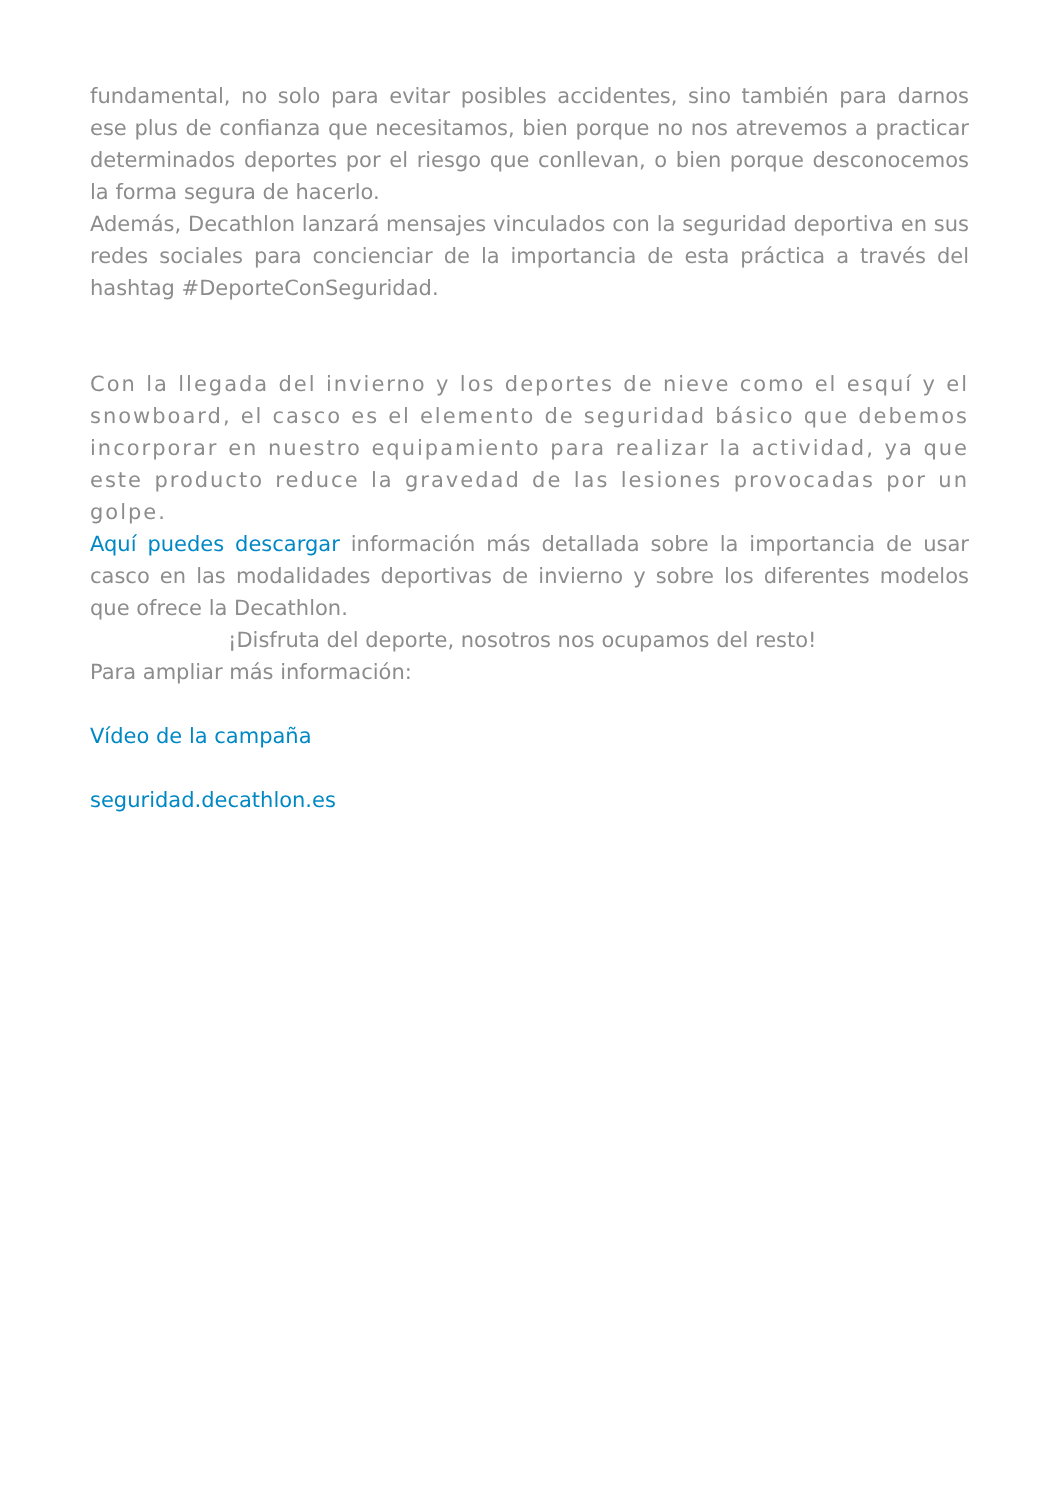fundamental, no solo para evitar posibles accidentes, sino también para darnos ese plus de confianza que necesitamos, bien porque no nos atrevemos a practicar determinados deportes por el riesgo que conllevan, o bien porque desconocemos la forma segura de hacerlo.
Además, Decathlon lanzará mensajes vinculados con la seguridad deportiva en sus redes sociales para concienciar de la importancia de esta práctica a través del hashtag #DeporteConSeguridad.
Con la llegada del invierno y los deportes de nieve como el esquí y el snowboard, el casco es el elemento de seguridad básico que debemos incorporar en nuestro equipamiento para realizar la actividad, ya que este producto reduce la gravedad de las lesiones provocadas por un golpe.
Aquí puedes descargar información más detallada sobre la importancia de usar casco en las modalidades deportivas de invierno y sobre los diferentes modelos que ofrece la Decathlon.
¡Disfruta del deporte, nosotros nos ocupamos del resto!
Para ampliar más información:
Vídeo de la campaña
seguridad.decathlon.es